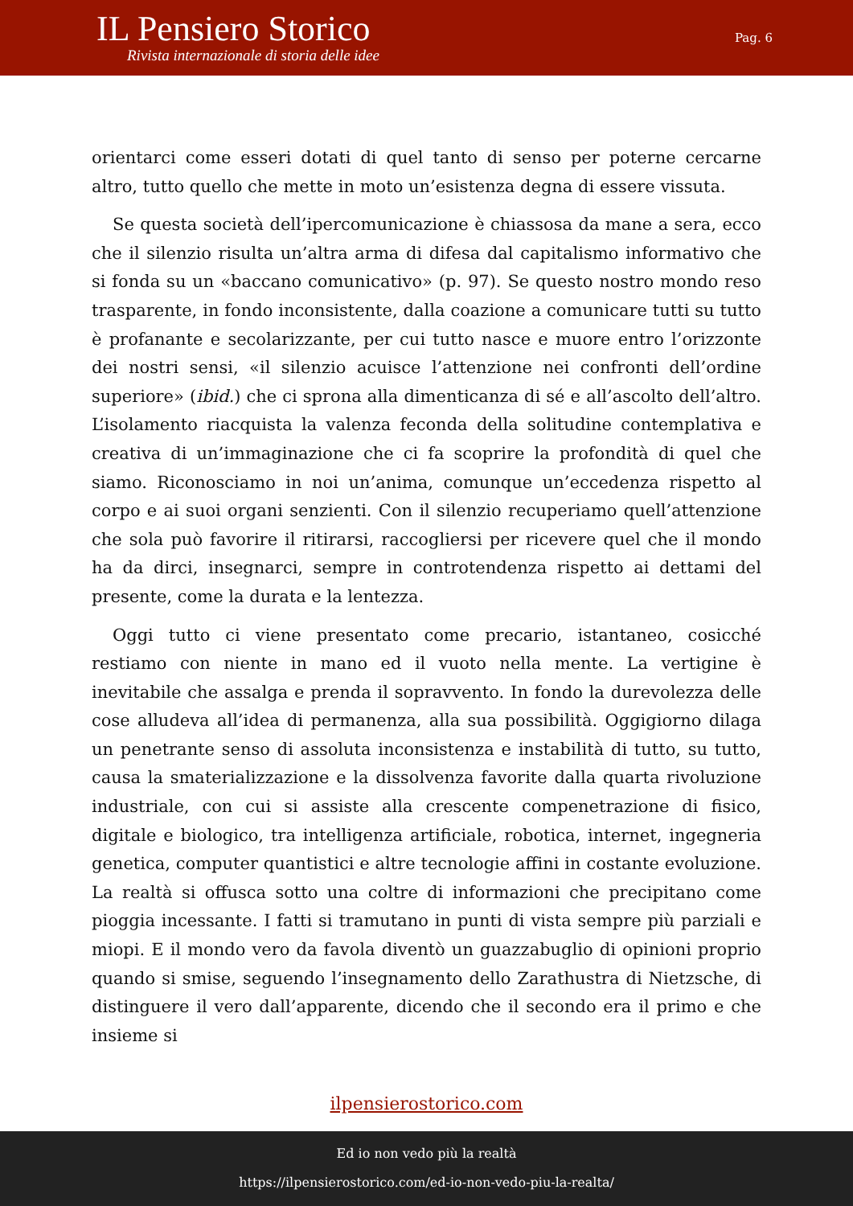IL Pensiero Storico
Rivista internazionale di storia delle idee
Pag. 6
orientarci come esseri dotati di quel tanto di senso per poterne cercarne altro, tutto quello che mette in moto un’esistenza degna di essere vissuta.
Se questa società dell’ipercomunicazione è chiassosa da mane a sera, ecco che il silenzio risulta un’altra arma di difesa dal capitalismo informativo che si fonda su un «baccano comunicativo» (p. 97). Se questo nostro mondo reso trasparente, in fondo inconsistente, dalla coazione a comunicare tutti su tutto è profanante e secolarizzante, per cui tutto nasce e muore entro l’orizzonte dei nostri sensi, «il silenzio acuisce l’attenzione nei confronti dell’ordine superiore» (ibid.) che ci sprona alla dimenticanza di sé e all’ascolto dell’altro. L’isolamento riacquista la valenza feconda della solitudine contemplativa e creativa di un’immaginazione che ci fa scoprire la profondità di quel che siamo. Riconosciamo in noi un’anima, comunque un’eccedenza rispetto al corpo e ai suoi organi senzienti. Con il silenzio recuperiamo quell’attenzione che sola può favorire il ritirarsi, raccogliersi per ricevere quel che il mondo ha da dirci, insegnarci, sempre in controtendenza rispetto ai dettami del presente, come la durata e la lentezza.
Oggi tutto ci viene presentato come precario, istantaneo, cosicché restiamo con niente in mano ed il vuoto nella mente. La vertigine è inevitabile che assalga e prenda il sopravvento. In fondo la durevolezza delle cose alludeva all’idea di permanenza, alla sua possibilità. Oggigiorno dilaga un penetrante senso di assoluta inconsistenza e instabilità di tutto, su tutto, causa la smaterializzazione e la dissolvenza favorite dalla quarta rivoluzione industriale, con cui si assiste alla crescente compenetrazione di fisico, digitale e biologico, tra intelligenza artificiale, robotica, internet, ingegneria genetica, computer quantistici e altre tecnologie affini in costante evoluzione. La realtà si offusca sotto una coltre di informazioni che precipitano come pioggia incessante. I fatti si tramutano in punti di vista sempre più parziali e miopi. E il mondo vero da favola diventò un guazzabuglio di opinioni proprio quando si smise, seguendo l’insegnamento dello Zarathustra di Nietzsche, di distinguere il vero dall’apparente, dicendo che il secondo era il primo e che insieme si
ilpensierostorico.com
Ed io non vedo più la realtà
https://ilpensierostorico.com/ed-io-non-vedo-piu-la-realta/